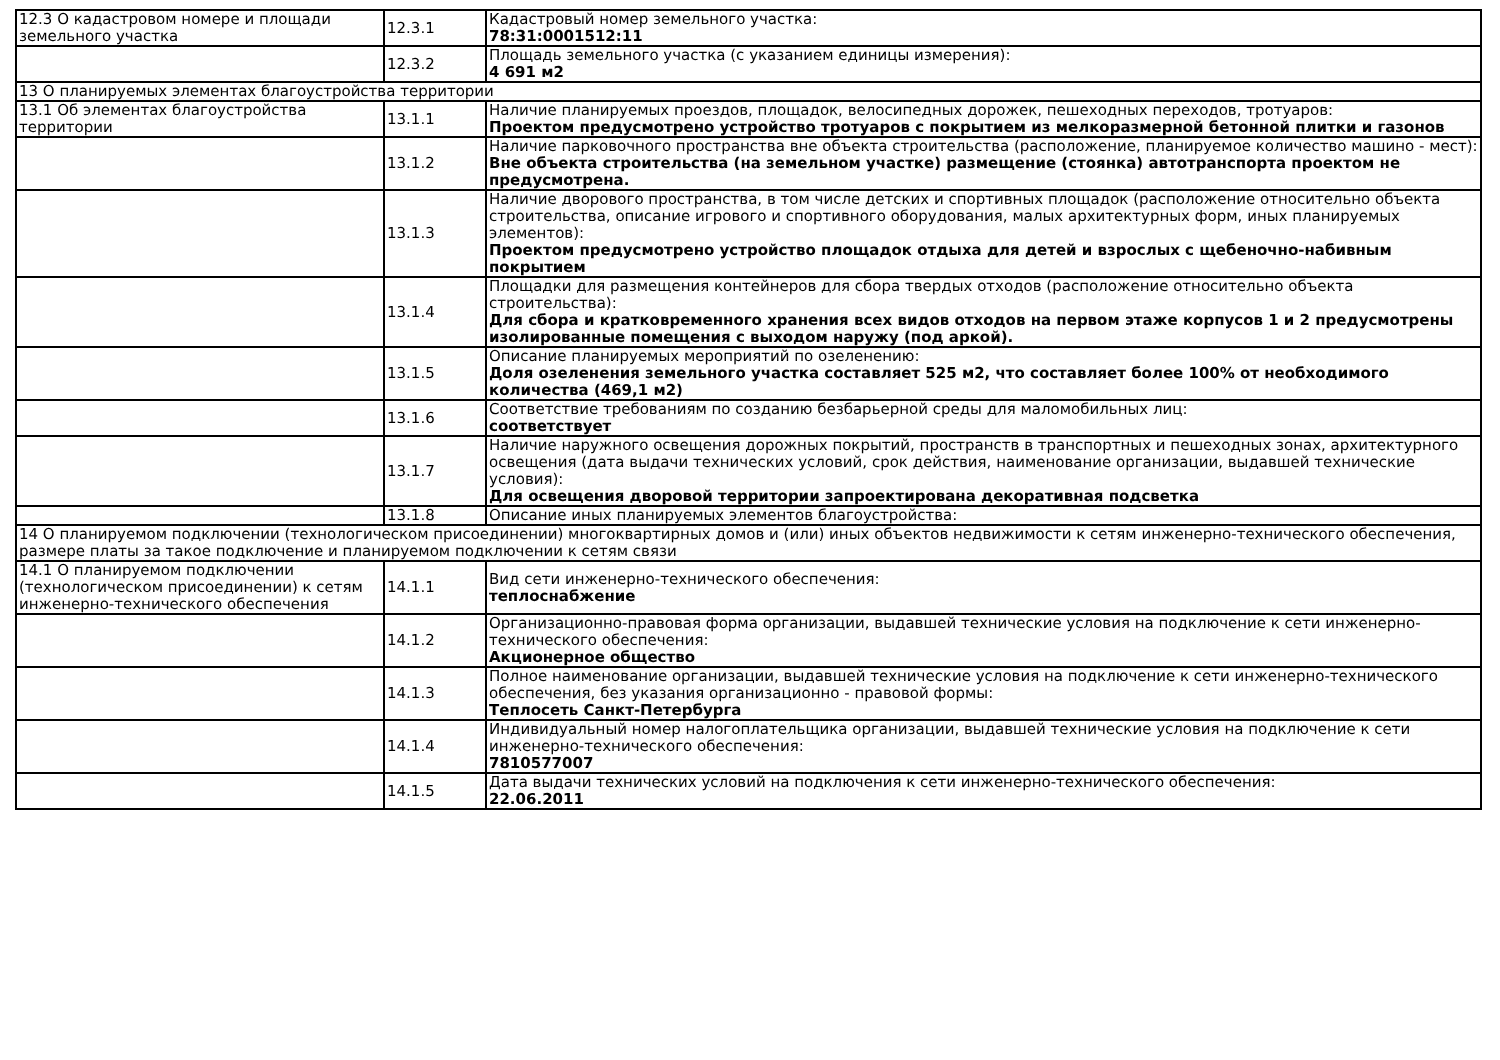| 12.3 О кадастровом номере и площади земельного участка | 12.3.1 | Кадастровый номер земельного участка: 78:31:0001512:11 |
| | 12.3.2 | Площадь земельного участка (с указанием единицы измерения): 4 691 м2 |
| 13 О планируемых элементах благоустройства территории | | |
| 13.1 Об элементах благоустройства территории | 13.1.1 | Наличие планируемых проездов, площадок, велосипедных дорожек, пешеходных переходов, тротуаров: Проектом предусмотрено устройство тротуаров с покрытием из мелкоразмерной бетонной плитки и газонов |
| | 13.1.2 | Наличие парковочного пространства вне объекта строительства (расположение, планируемое количество машино - мест): Вне объекта строительства (на земельном участке) размещение (стоянка) автотранспорта проектом не предусмотрена. |
| | 13.1.3 | Наличие дворового пространства, в том числе детских и спортивных площадок (расположение относительно объекта строительства, описание игрового и спортивного оборудования, малых архитектурных форм, иных планируемых элементов): Проектом предусмотрено устройство площадок отдыха для детей и взрослых с щебеночно-набивным покрытием |
| | 13.1.4 | Площадки для размещения контейнеров для сбора твердых отходов (расположение относительно объекта строительства): Для сбора и кратковременного хранения всех видов отходов на первом этаже корпусов 1 и 2 предусмотрены изолированные помещения с выходом наружу (под аркой). |
| | 13.1.5 | Описание планируемых мероприятий по озеленению: Доля озеленения земельного участка составляет 525 м2, что составляет более 100% от необходимого количества (469,1 м2) |
| | 13.1.6 | Соответствие требованиям по созданию безбарьерной среды для маломобильных лиц: соответствует |
| | 13.1.7 | Наличие наружного освещения дорожных покрытий, пространств в транспортных и пешеходных зонах, архитектурного освещения (дата выдачи технических условий, срок действия, наименование организации, выдавшей технические условия): Для освещения дворовой территории запроектирована декоративная подсветка |
| | 13.1.8 | Описание иных планируемых элементов благоустройства: |
| 14 О планируемом подключении (технологическом присоединении) многоквартирных домов и (или) иных объектов недвижимости к сетям инженерно-технического обеспечения, размере платы за такое подключение и планируемом подключении к сетям связи | | |
| 14.1 О планируемом подключении (технологическом присоединении) к сетям инженерно-технического обеспечения | 14.1.1 | Вид сети инженерно-технического обеспечения: теплоснабжение |
| | 14.1.2 | Организационно-правовая форма организации, выдавшей технические условия на подключение к сети инженерно-технического обеспечения: Акционерное общество |
| | 14.1.3 | Полное наименование организации, выдавшей технические условия на подключение к сети инженерно-технического обеспечения, без указания организационно - правовой формы: Теплосеть Санкт-Петербурга |
| | 14.1.4 | Индивидуальный номер налогоплательщика организации, выдавшей технические условия на подключение к сети инженерно-технического обеспечения: 7810577007 |
| | 14.1.5 | Дата выдачи технических условий на подключения к сети инженерно-технического обеспечения: 22.06.2011 |